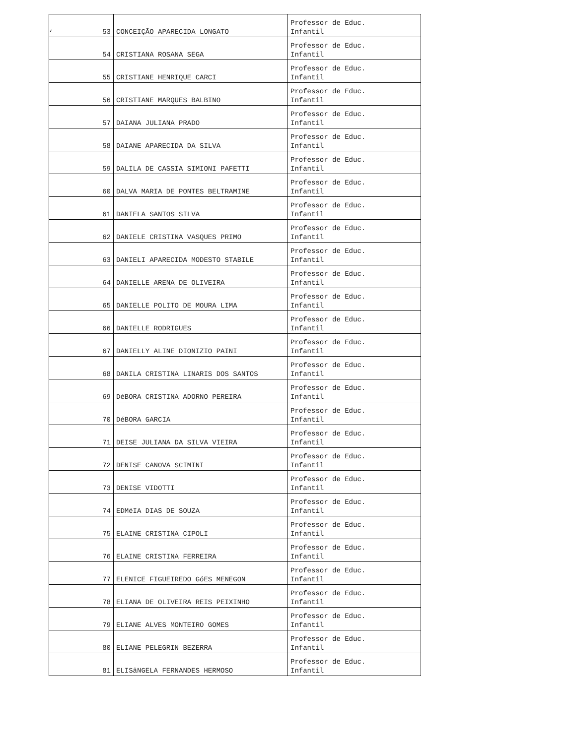‘
| 53 | CONCEIÇÃO APARECIDA LONGATO | Professor de Educ. Infantil |
| 54 | CRISTIANA ROSANA SEGA | Professor de Educ. Infantil |
| 55 | CRISTIANE HENRIQUE CARCI | Professor de Educ. Infantil |
| 56 | CRISTIANE MARQUES BALBINO | Professor de Educ. Infantil |
| 57 | DAIANA JULIANA PRADO | Professor de Educ. Infantil |
| 58 | DAIANE APARECIDA DA SILVA | Professor de Educ. Infantil |
| 59 | DALILA DE CASSIA SIMIONI PAFETTI | Professor de Educ. Infantil |
| 60 | DALVA MARIA DE PONTES BELTRAMINE | Professor de Educ. Infantil |
| 61 | DANIELA SANTOS SILVA | Professor de Educ. Infantil |
| 62 | DANIELE CRISTINA VASQUES PRIMO | Professor de Educ. Infantil |
| 63 | DANIELI APARECIDA MODESTO STABILE | Professor de Educ. Infantil |
| 64 | DANIELLE ARENA DE OLIVEIRA | Professor de Educ. Infantil |
| 65 | DANIELLE POLITO DE MOURA LIMA | Professor de Educ. Infantil |
| 66 | DANIELLE RODRIGUES | Professor de Educ. Infantil |
| 67 | DANIELLY ALINE DIONIZIO PAINI | Professor de Educ. Infantil |
| 68 | DANILA CRISTINA LINARIS DOS SANTOS | Professor de Educ. Infantil |
| 69 | DéBORA CRISTINA ADORNO PEREIRA | Professor de Educ. Infantil |
| 70 | DéBORA GARCIA | Professor de Educ. Infantil |
| 71 | DEISE JULIANA DA SILVA VIEIRA | Professor de Educ. Infantil |
| 72 | DENISE CANOVA SCIMINI | Professor de Educ. Infantil |
| 73 | DENISE VIDOTTI | Professor de Educ. Infantil |
| 74 | EDMéIA DIAS DE SOUZA | Professor de Educ. Infantil |
| 75 | ELAINE CRISTINA CIPOLI | Professor de Educ. Infantil |
| 76 | ELAINE CRISTINA FERREIRA | Professor de Educ. Infantil |
| 77 | ELENICE FIGUEIREDO GóES MENEGON | Professor de Educ. Infantil |
| 78 | ELIANA DE OLIVEIRA REIS PEIXINHO | Professor de Educ. Infantil |
| 79 | ELIANE ALVES MONTEIRO GOMES | Professor de Educ. Infantil |
| 80 | ELIANE PELEGRIN BEZERRA | Professor de Educ. Infantil |
| 81 | ELISâNGELA FERNANDES HERMOSO | Professor de Educ. Infantil |